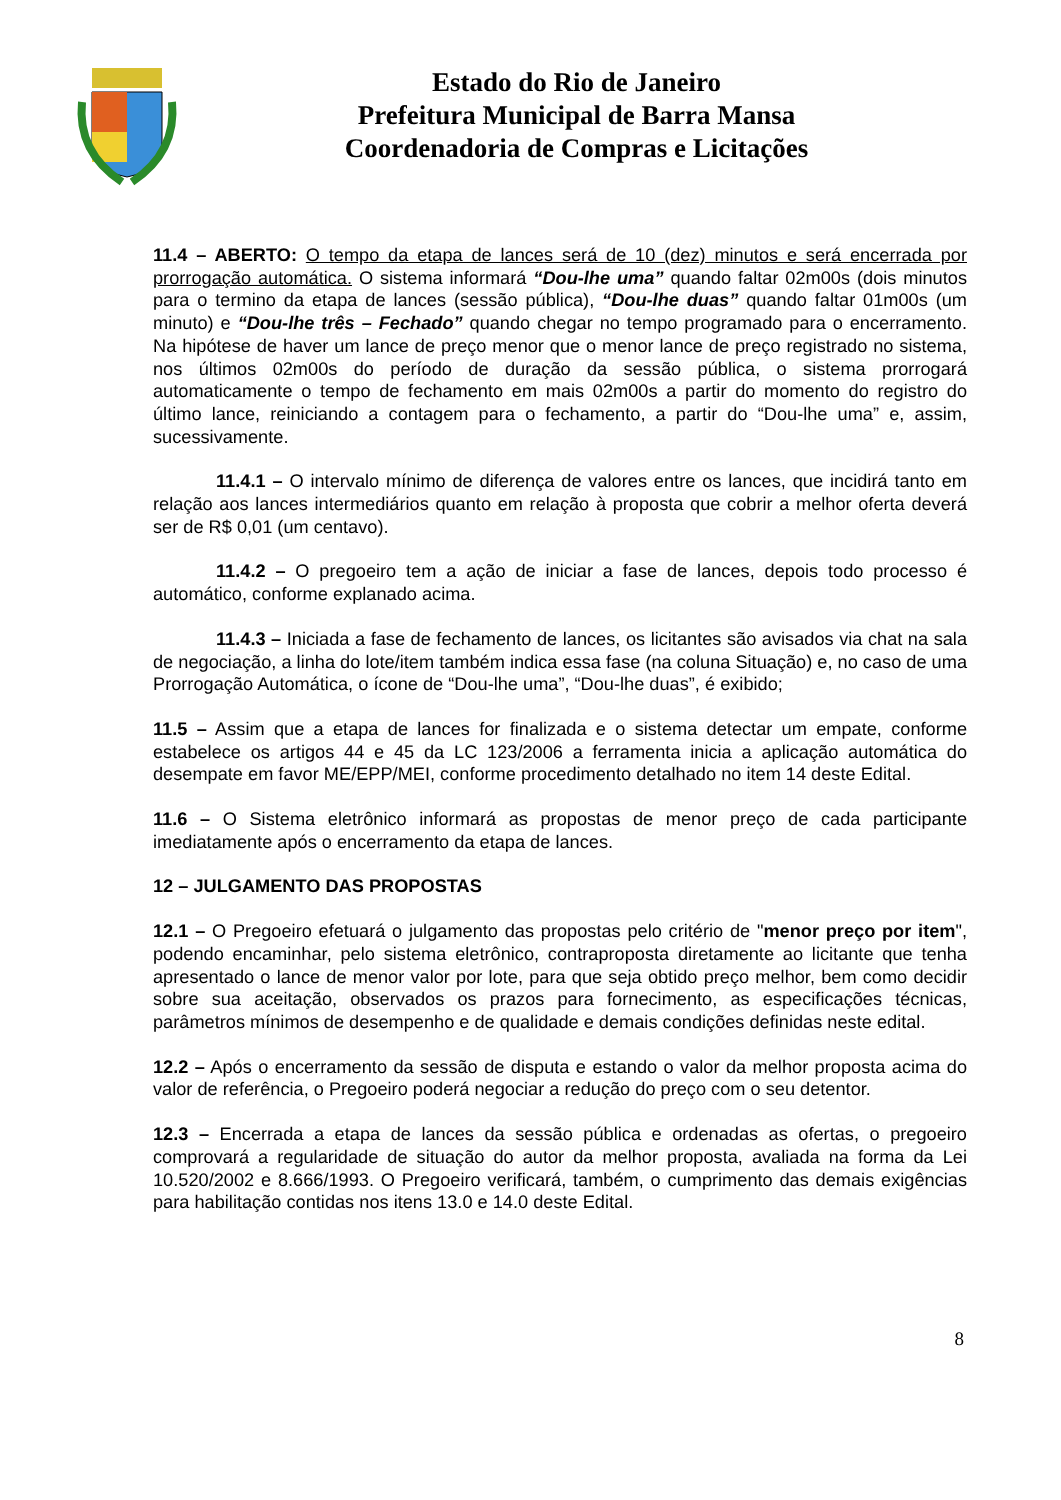Estado do Rio de Janeiro
Prefeitura Municipal de Barra Mansa
Coordenadoria de Compras e Licitações
11.4 – ABERTO: O tempo da etapa de lances será de 10 (dez) minutos e será encerrada por prorrogação automática. O sistema informará “Dou-lhe uma” quando faltar 02m00s (dois minutos para o termino da etapa de lances (sessão pública), “Dou-lhe duas” quando faltar 01m00s (um minuto) e “Dou-lhe três – Fechado” quando chegar no tempo programado para o encerramento. Na hipótese de haver um lance de preço menor que o menor lance de preço registrado no sistema, nos últimos 02m00s do período de duração da sessão pública, o sistema prorrogará automaticamente o tempo de fechamento em mais 02m00s a partir do momento do registro do último lance, reiniciando a contagem para o fechamento, a partir do “Dou-lhe uma” e, assim, sucessivamente.
11.4.1 – O intervalo mínimo de diferença de valores entre os lances, que incidirá tanto em relação aos lances intermediários quanto em relação à proposta que cobrir a melhor oferta deverá ser de R$ 0,01 (um centavo).
11.4.2 – O pregoeiro tem a ação de iniciar a fase de lances, depois todo processo é automático, conforme explanado acima.
11.4.3 – Iniciada a fase de fechamento de lances, os licitantes são avisados via chat na sala de negociação, a linha do lote/item também indica essa fase (na coluna Situação) e, no caso de uma Prorrogação Automática, o ícone de “Dou-lhe uma”, “Dou-lhe duas”, é exibido;
11.5 – Assim que a etapa de lances for finalizada e o sistema detectar um empate, conforme estabelece os artigos 44 e 45 da LC 123/2006 a ferramenta inicia a aplicação automática do desempate em favor ME/EPP/MEI, conforme procedimento detalhado no item 14 deste Edital.
11.6 – O Sistema eletrônico informará as propostas de menor preço de cada participante imediatamente após o encerramento da etapa de lances.
12 – JULGAMENTO DAS PROPOSTAS
12.1 – O Pregoeiro efetuará o julgamento das propostas pelo critério de "menor preço por item", podendo encaminhar, pelo sistema eletrônico, contraproposta diretamente ao licitante que tenha apresentado o lance de menor valor por lote, para que seja obtido preço melhor, bem como decidir sobre sua aceitação, observados os prazos para fornecimento, as especificações técnicas, parâmetros mínimos de desempenho e de qualidade e demais condições definidas neste edital.
12.2 – Após o encerramento da sessão de disputa e estando o valor da melhor proposta acima do valor de referência, o Pregoeiro poderá negociar a redução do preço com o seu detentor.
12.3 – Encerrada a etapa de lances da sessão pública e ordenadas as ofertas, o pregoeiro comprovará a regularidade de situação do autor da melhor proposta, avaliada na forma da Lei 10.520/2002 e 8.666/1993. O Pregoeiro verificará, também, o cumprimento das demais exigências para habilitação contidas nos itens 13.0 e 14.0 deste Edital.
8